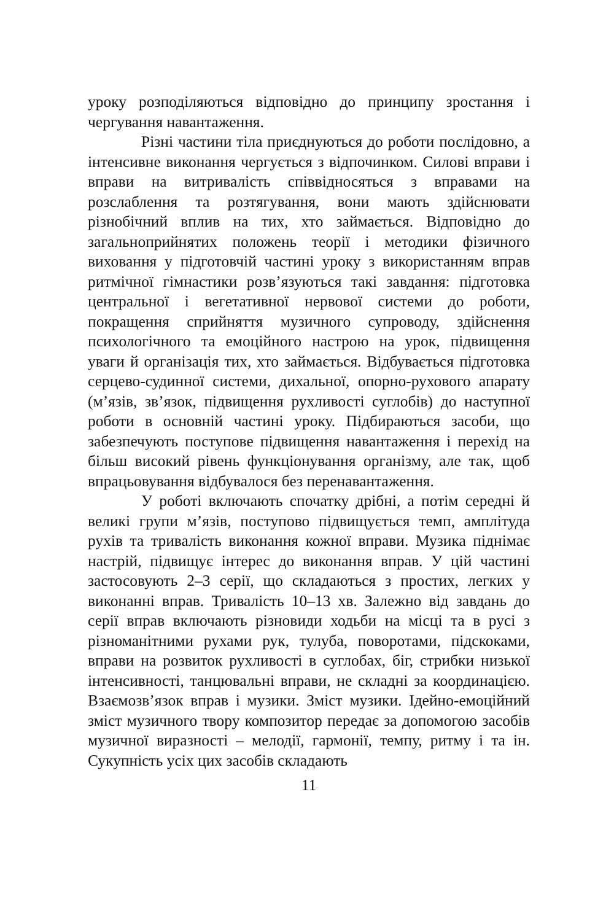уроку розподіляються відповідно до принципу зростання і чергування навантаження.
Різні частини тіла приєднуються до роботи послідовно, а інтенсивне виконання чергується з відпочинком. Силові вправи і вправи на витривалість співвідносяться з вправами на розслаблення та розтягування, вони мають здійснювати різнобічний вплив на тих, хто займається. Відповідно до загальноприйнятих положень теорії і методики фізичного виховання у підготовчій частині уроку з використанням вправ ритмічної гімнастики розв’язуються такі завдання: підготовка центральної і вегетативної нервової системи до роботи, покращення сприйняття музичного супроводу, здійснення психологічного та емоційного настрою на урок, підвищення уваги й організація тих, хто займається. Відбувається підготовка серцево-судинної системи, дихальної, опорно-рухового апарату (м’язів, зв’язок, підвищення рухливості суглобів) до наступної роботи в основній частині уроку. Підбираються засоби, що забезпечують поступове підвищення навантаження і перехід на більш високий рівень функціонування організму, але так, щоб впрацьовування відбувалося без перенавантаження.
У роботі включають спочатку дрібні, а потім середні й великі групи м’язів, поступово підвищується темп, амплітуда рухів та тривалість виконання кожної вправи. Музика піднімає настрій, підвищує інтерес до виконання вправ. У цій частині застосовують 2–3 серії, що складаються з простих, легких у виконанні вправ. Тривалість 10–13 хв. Залежно від завдань до серії вправ включають різновиди ходьби на місці та в русі з різноманітними рухами рук, тулуба, поворотами, підскоками, вправи на розвиток рухливості в суглобах, біг, стрибки низької інтенсивності, танцювальні вправи, не складні за координацією. Взаємозв’язок вправ і музики. Зміст музики. Ідейно-емоційний зміст музичного твору композитор передає за допомогою засобів музичної виразності – мелодії, гармонії, темпу, ритму і та ін. Сукупність усіх цих засобів складають
11